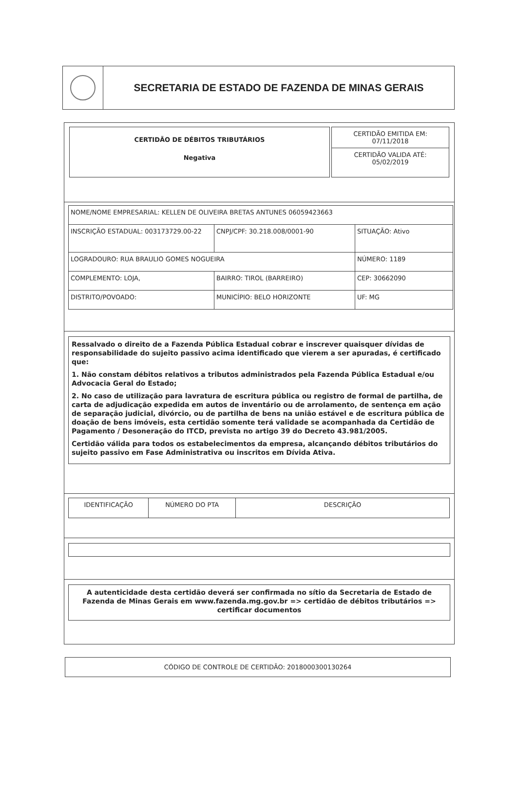SECRETARIA DE ESTADO DE FAZENDA DE MINAS GERAIS
CERTIDÃO DE DÉBITOS TRIBUTÁRIOS
Negativa
CERTIDÃO EMITIDA EM:
07/11/2018
CERTIDÃO VALIDA ATÉ:
05/02/2019
| NOME/NOME EMPRESARIAL: KELLEN DE OLIVEIRA BRETAS ANTUNES 06059423663 | | |
| INSCRIÇÃO ESTADUAL: 003173729.00-22 | CNPJ/CPF: 30.218.008/0001-90 | SITUAÇÃO: Ativo |
| LOGRADOURO: RUA BRAULIO GOMES NOGUEIRA | | NÚMERO: 1189 |
| COMPLEMENTO: LOJA, | BAIRRO: TIROL (BARREIRO) | CEP: 30662090 |
| DISTRITO/POVOADO: | MUNICÍPIO: BELO HORIZONTE | UF: MG |
Ressalvado o direito de a Fazenda Pública Estadual cobrar e inscrever quaisquer dívidas de responsabilidade do sujeito passivo acima identificado que vierem a ser apuradas, é certificado que:
1. Não constam débitos relativos a tributos administrados pela Fazenda Pública Estadual e/ou Advocacia Geral do Estado;
2. No caso de utilização para lavratura de escritura pública ou registro de formal de partilha, de carta de adjudicação expedida em autos de inventário ou de arrolamento, de sentença em ação de separação judicial, divórcio, ou de partilha de bens na união estável e de escritura pública de doação de bens imóveis, esta certidão somente terá validade se acompanhada da Certidão de Pagamento / Desoneração do ITCD, prevista no artigo 39 do Decreto 43.981/2005.
Certidão válida para todos os estabelecimentos da empresa, alcançando débitos tributários do sujeito passivo em Fase Administrativa ou inscritos em Dívida Ativa.
| IDENTIFICAÇÃO | NÚMERO DO PTA | DESCRIÇÃO |
| --- | --- | --- |
A autenticidade desta certidão deverá ser confirmada no sítio da Secretaria de Estado de Fazenda de Minas Gerais em www.fazenda.mg.gov.br => certidão de débitos tributários => certificar documentos
CÓDIGO DE CONTROLE DE CERTIDÃO: 2018000300130264